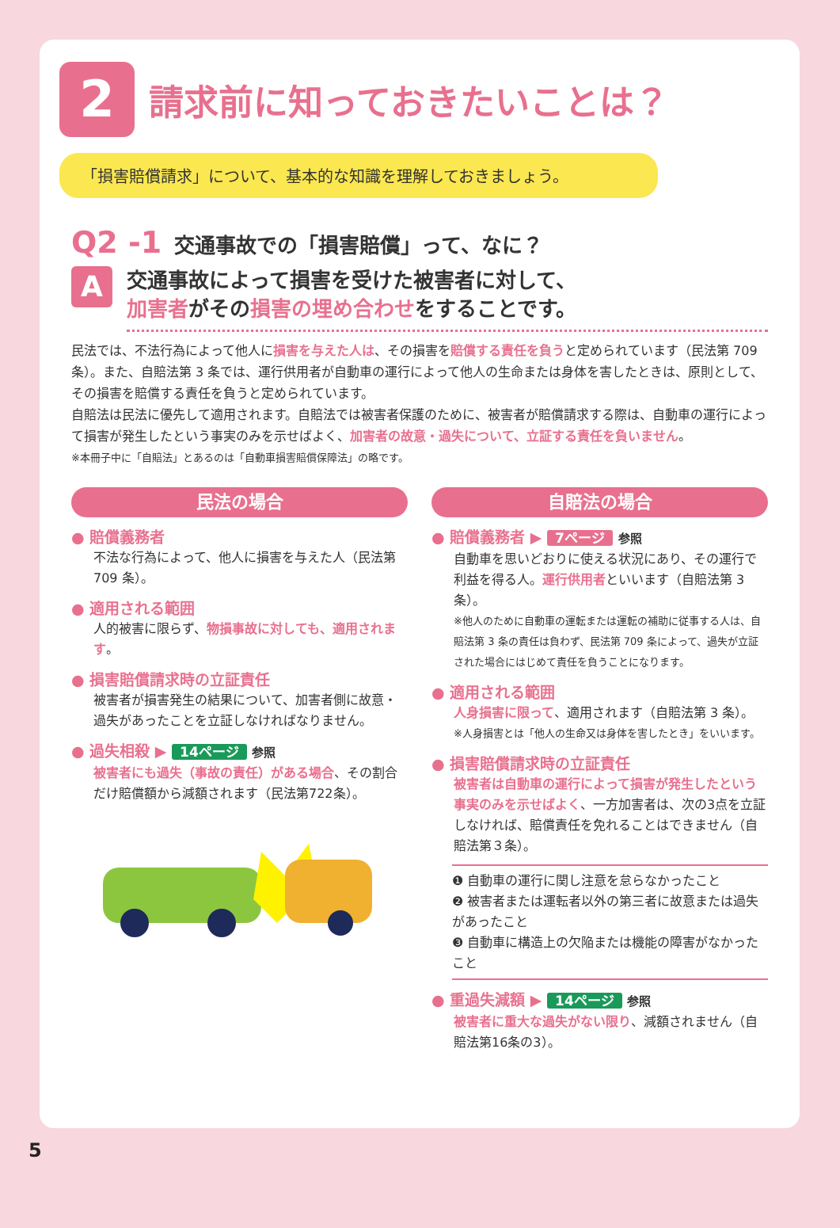2
請求前に知っておきたいことは？
「損害賠償請求」について、基本的な知識を理解しておきましょう。
Q2 -1 交通事故での「損害賠償」って、なに？
A
交通事故によって損害を受けた被害者に対して、
加害者がその損害の埋め合わせをすることです。
民法では、不法行為によって他人に損害を与えた人は、その損害を賠償する責任を負うと定められています（民法第 709 条）。また、自賠法第 3 条では、運行供用者が自動車の運行によって他人の生命または身体を害したときは、原則として、その損害を賠償する責任を負うと定められています。
自賠法は民法に優先して適用されます。自賠法では被害者保護のために、被害者が賠償請求する際は、自動車の運行によって損害が発生したという事実のみを示せばよく、加害者の故意・過失について、立証する責任を負いません。
※本冊子中に「自賠法」とあるのは「自動車損害賠償保障法」の略です。
民法の場合
● 賠償義務者
不法な行為によって、他人に損害を与えた人（民法第 709 条）。
● 適用される範囲
人的被害に限らず、物損事故に対しても、適用されます。
● 損害賠償請求時の立証責任
被害者が損害発生の結果について、加害者側に故意・過失があったことを立証しなければなりません。
● 過失相殺 ▶ 14ページ 参照
被害者にも過失（事故の責任）がある場合、その割合だけ賠償額から減額されます（民法第722条）。
自賠法の場合
● 賠償義務者 ▶ 7ページ 参照
自動車を思いどおりに使える状況にあり、その運行で利益を得る人。運行供用者といいます（自賠法第 3 条）。
※他人のために自動車の運転または運転の補助に従事する人は、自賠法第 3 条の責任は負わず、民法第 709 条によって、過失が立証された場合にはじめて責任を負うことになります。
● 適用される範囲
人身損害に限って、適用されます（自賠法第 3 条）。
※人身損害とは「他人の生命又は身体を害したとき」をいいます。
● 損害賠償請求時の立証責任
被害者は自動車の運行によって損害が発生したという事実のみを示せばよく、一方加害者は、次の3点を立証しなければ、賠償責任を免れることはできません（自賠法第３条）。
❶ 自動車の運行に関し注意を怠らなかったこと
❷ 被害者または運転者以外の第三者に故意または過失があったこと
❸ 自動車に構造上の欠陥または機能の障害がなかったこと
● 重過失減額 ▶ 14ページ 参照
被害者に重大な過失がない限り、減額されません（自賠法第16条の3）。
5